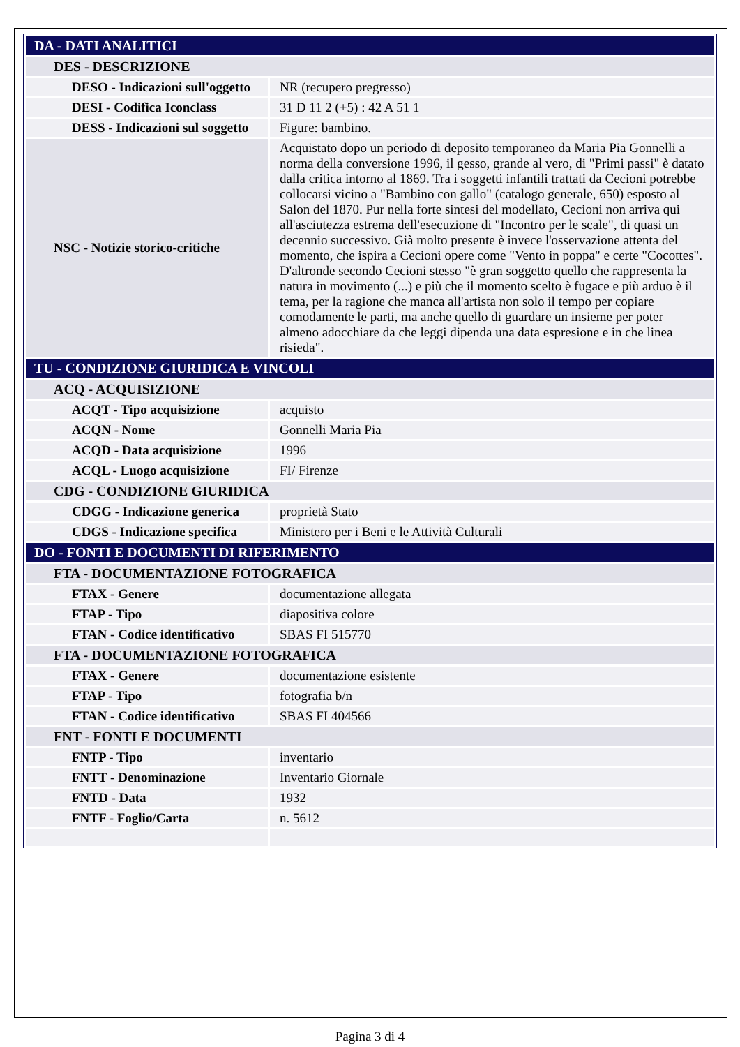| DA - DATI ANALITICI | |
| DES - DESCRIZIONE | |
| DESO - Indicazioni sull'oggetto | NR (recupero pregresso) |
| DESI - Codifica Iconclass | 31 D 11 2 (+5) : 42 A 51 1 |
| DESS - Indicazioni sul soggetto | Figure: bambino. |
| NSC - Notizie storico-critiche | Acquistato dopo un periodo di deposito temporaneo da Maria Pia Gonnelli a norma della conversione 1996, il gesso, grande al vero, di "Primi passi" è datato dalla critica intorno al 1869. Tra i soggetti infantili trattati da Cecioni potrebbe collocarsi vicino a "Bambino con gallo" (catalogo generale, 650) esposto al Salon del 1870. Pur nella forte sintesi del modellato, Cecioni non arriva qui all'asciutezza estrema dell'esecuzione di "Incontro per le scale", di quasi un decennio successivo. Già molto presente è invece l'osservazione attenta del momento, che ispira a Cecioni opere come "Vento in poppa" e certe "Cocottes". D'altronde secondo Cecioni stesso "è gran soggetto quello che rappresenta la natura in movimento (...) e più che il momento scelto è fugace e più arduo è il tema, per la ragione che manca all'artista non solo il tempo per copiare comodamente le parti, ma anche quello di guardare un insieme per poter almeno adocchiare da che leggi dipenda una data espresione e in che linea risieda". |
| TU - CONDIZIONE GIURIDICA E VINCOLI | |
| ACQ - ACQUISIZIONE | |
| ACQT - Tipo acquisizione | acquisto |
| ACQN - Nome | Gonnelli Maria Pia |
| ACQD - Data acquisizione | 1996 |
| ACQL - Luogo acquisizione | FI/ Firenze |
| CDG - CONDIZIONE GIURIDICA | |
| CDGG - Indicazione generica | proprietà Stato |
| CDGS - Indicazione specifica | Ministero per i Beni e le Attività Culturali |
| DO - FONTI E DOCUMENTI DI RIFERIMENTO | |
| FTA - DOCUMENTAZIONE FOTOGRAFICA | |
| FTAX - Genere | documentazione allegata |
| FTAP - Tipo | diapositiva colore |
| FTAN - Codice identificativo | SBAS FI 515770 |
| FTA - DOCUMENTAZIONE FOTOGRAFICA | |
| FTAX - Genere | documentazione esistente |
| FTAP - Tipo | fotografia b/n |
| FTAN - Codice identificativo | SBAS FI 404566 |
| FNT - FONTI E DOCUMENTI | |
| FNTP - Tipo | inventario |
| FNTT - Denominazione | Inventario Giornale |
| FNTD - Data | 1932 |
| FNTF - Foglio/Carta | n. 5612 |
Pagina 3 di 4